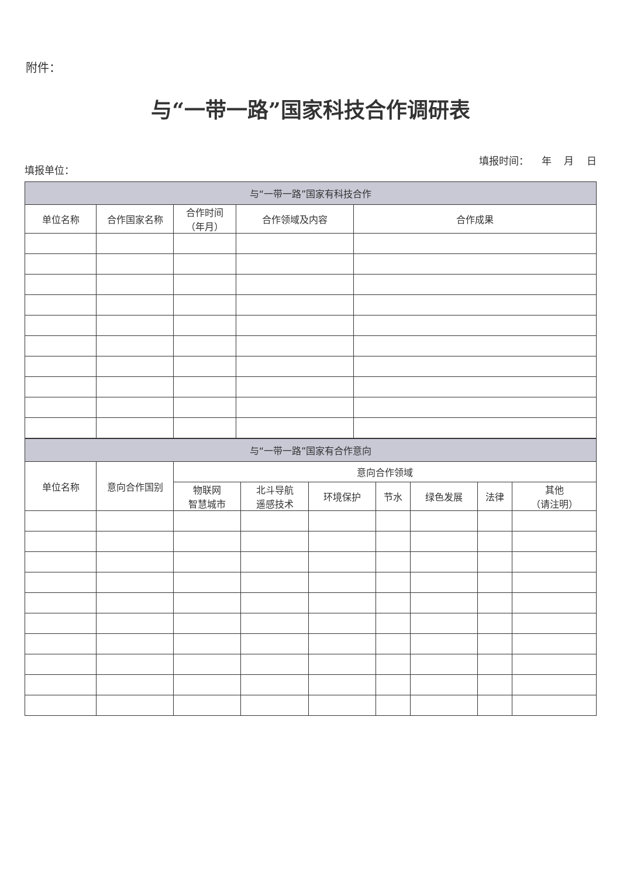附件：
与“一带一路”国家科技合作调研表
填报单位： 填报时间： 年 月 日
| 与“一带一路”国家有科技合作 | | | | |
| --- | --- | --- | --- | --- |
| 单位名称 | 合作国家名称 | 合作时间 （年月） | 合作领域及内容 | 合作成果 |
| 与“一带一路”国家有合作意向 | | | | | | | | |
| --- | --- | --- | --- | --- | --- | --- | --- | --- |
| 单位名称 | 意向合作国别 | 意向合作领域 | | | | | | |
| | | 物联网 智慧城市 | 北斗导航 遥感技术 | 环境保护 | 节水 | 绿色发展 | 法律 | 其他 （请注明） |